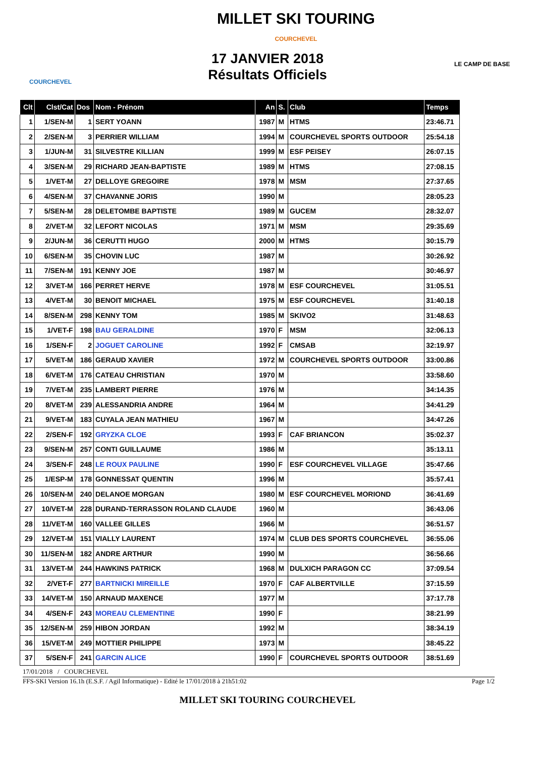MILLET SKI TOURING
COURCHEVEL
COURCHEVEL
LE CAMP DE BASE
17 JANVIER 2018
Résultats Officiels
| Clt | Clst/Cat | Dos | Nom - Prénom | An | S. | Club | Temps |
| --- | --- | --- | --- | --- | --- | --- | --- |
| 1 | 1/SEN-M | 1 | SERT YOANN | 1987 | M | HTMS | 23:46.71 |
| 2 | 2/SEN-M | 3 | PERRIER WILLIAM | 1994 | M | COURCHEVEL SPORTS OUTDOOR | 25:54.18 |
| 3 | 1/JUN-M | 31 | SILVESTRE KILLIAN | 1999 | M | ESF PEISEY | 26:07.15 |
| 4 | 3/SEN-M | 29 | RICHARD JEAN-BAPTISTE | 1989 | M | HTMS | 27:08.15 |
| 5 | 1/VET-M | 27 | DELLOYE GREGOIRE | 1978 | M | MSM | 27:37.65 |
| 6 | 4/SEN-M | 37 | CHAVANNE JORIS | 1990 | M | | 28:05.23 |
| 7 | 5/SEN-M | 28 | DELETOMBE BAPTISTE | 1989 | M | GUCEM | 28:32.07 |
| 8 | 2/VET-M | 32 | LEFORT NICOLAS | 1971 | M | MSM | 29:35.69 |
| 9 | 2/JUN-M | 36 | CERUTTI HUGO | 2000 | M | HTMS | 30:15.79 |
| 10 | 6/SEN-M | 35 | CHOVIN LUC | 1987 | M | | 30:26.92 |
| 11 | 7/SEN-M | 191 | KENNY JOE | 1987 | M | | 30:46.97 |
| 12 | 3/VET-M | 166 | PERRET HERVE | 1978 | M | ESF COURCHEVEL | 31:05.51 |
| 13 | 4/VET-M | 30 | BENOIT MICHAEL | 1975 | M | ESF COURCHEVEL | 31:40.18 |
| 14 | 8/SEN-M | 298 | KENNY TOM | 1985 | M | SKIVO2 | 31:48.63 |
| 15 | 1/VET-F | 198 | BAU GERALDINE | 1970 | F | MSM | 32:06.13 |
| 16 | 1/SEN-F | 2 | JOGUET CAROLINE | 1992 | F | CMSAB | 32:19.97 |
| 17 | 5/VET-M | 186 | GERAUD XAVIER | 1972 | M | COURCHEVEL SPORTS OUTDOOR | 33:00.86 |
| 18 | 6/VET-M | 176 | CATEAU CHRISTIAN | 1970 | M | | 33:58.60 |
| 19 | 7/VET-M | 235 | LAMBERT PIERRE | 1976 | M | | 34:14.35 |
| 20 | 8/VET-M | 239 | ALESSANDRIA ANDRE | 1964 | M | | 34:41.29 |
| 21 | 9/VET-M | 183 | CUYALA JEAN MATHIEU | 1967 | M | | 34:47.26 |
| 22 | 2/SEN-F | 192 | GRYZKA CLOE | 1993 | F | CAF BRIANCON | 35:02.37 |
| 23 | 9/SEN-M | 257 | CONTI GUILLAUME | 1986 | M | | 35:13.11 |
| 24 | 3/SEN-F | 248 | LE ROUX PAULINE | 1990 | F | ESF COURCHEVEL VILLAGE | 35:47.66 |
| 25 | 1/ESP-M | 178 | GONNESSAT QUENTIN | 1996 | M | | 35:57.41 |
| 26 | 10/SEN-M | 240 | DELANOE MORGAN | 1980 | M | ESF COURCHEVEL MORIOND | 36:41.69 |
| 27 | 10/VET-M | 228 | DURAND-TERRASSON ROLAND CLAUDE | 1960 | M | | 36:43.06 |
| 28 | 11/VET-M | 160 | VALLEE GILLES | 1966 | M | | 36:51.57 |
| 29 | 12/VET-M | 151 | VIALLY LAURENT | 1974 | M | CLUB DES SPORTS COURCHEVEL | 36:55.06 |
| 30 | 11/SEN-M | 182 | ANDRE ARTHUR | 1990 | M | | 36:56.66 |
| 31 | 13/VET-M | 244 | HAWKINS PATRICK | 1968 | M | DULXICH PARAGON CC | 37:09.54 |
| 32 | 2/VET-F | 277 | BARTNICKI MIREILLE | 1970 | F | CAF ALBERTVILLE | 37:15.59 |
| 33 | 14/VET-M | 150 | ARNAUD MAXENCE | 1977 | M | | 37:17.78 |
| 34 | 4/SEN-F | 243 | MOREAU CLEMENTINE | 1990 | F | | 38:21.99 |
| 35 | 12/SEN-M | 259 | HIBON JORDAN | 1992 | M | | 38:34.19 |
| 36 | 15/VET-M | 249 | MOTTIER PHILIPPE | 1973 | M | | 38:45.22 |
| 37 | 5/SEN-F | 241 | GARCIN ALICE | 1990 | F | COURCHEVEL SPORTS OUTDOOR | 38:51.69 |
17/01/2018 / COURCHEVEL
FFS-SKI Version 16.1h (E.S.F. / Agil Informatique) - Edité le 17/01/2018 à 21h51:02 Page 1/2
MILLET SKI TOURING COURCHEVEL